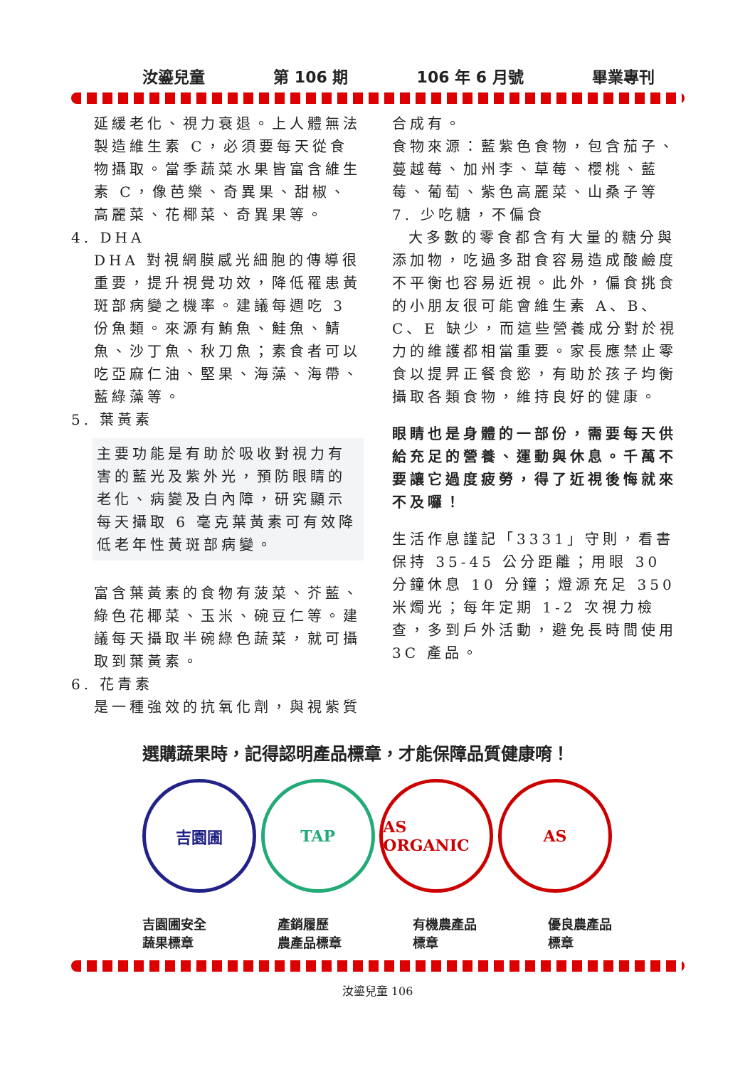汝鎏兒童 第 106 期 106 年 6 月號 畢業專刊
延緩老化、視力衰退。上人體無法製造維生素 C，必須要每天從食物攝取。當季蔬菜水果皆富含維生素 C，像芭樂、奇異果、甜椒、高麗菜、花椰菜、奇異果等。
4. DHA
DHA 對視網膜感光細胞的傳導很重要，提升視覺功效，降低罹患黃斑部病變之機率。建議每週吃 3 份魚類。來源有鮪魚、鮭魚、鯖魚、沙丁魚、秋刀魚；素食者可以吃亞麻仁油、堅果、海藻、海帶、藍綠藻等。
5. 葉黃素
主要功能是有助於吸收對視力有害的藍光及紫外光，預防眼睛的老化、病變及白內障，研究顯示每天攝取 6 毫克葉黃素可有效降低老年性黃斑部病變。
富含葉黃素的食物有菠菜、芥藍、綠色花椰菜、玉米、碗豆仁等。建議每天攝取半碗綠色蔬菜，就可攝取到葉黃素。
6. 花青素
是一種強效的抗氧化劑，與視紫質
合成有。
食物來源：藍紫色食物，包含茄子、蔓越莓、加州李、草莓、櫻桃、藍莓、葡萄、紫色高麗菜、山桑子等
7. 少吃糖，不偏食
大多數的零食都含有大量的糖分與添加物，吃過多甜食容易造成酸鹼度不平衡也容易近視。此外，偏食挑食的小朋友很可能會維生素 A、B、C、E 缺少，而這些營養成分對於視力的維護都相當重要。家長應禁止零食以提昇正餐食慾，有助於孩子均衡攝取各類食物，維持良好的健康。
眼睛也是身體的一部份，需要每天供給充足的營養、運動與休息。千萬不要讓它過度疲勞，得了近視後悔就來不及囉！
生活作息謹記「3331」守則，看書保持 35-45 公分距離；用眼 30 分鐘休息 10 分鐘；燈源充足 350 米燭光；每年定期 1-2 次視力檢查，多到戶外活動，避免長時間使用 3C 產品。
選購蔬果時，記得認明產品標章，才能保障品質健康唷！
吉園圃 TAP AS ORGANIC AS
吉園圃安全
蔬果標章 產銷履歷
農產品標章 有機農產品
標章 優良農產品
標章
汝鎏兒童 106